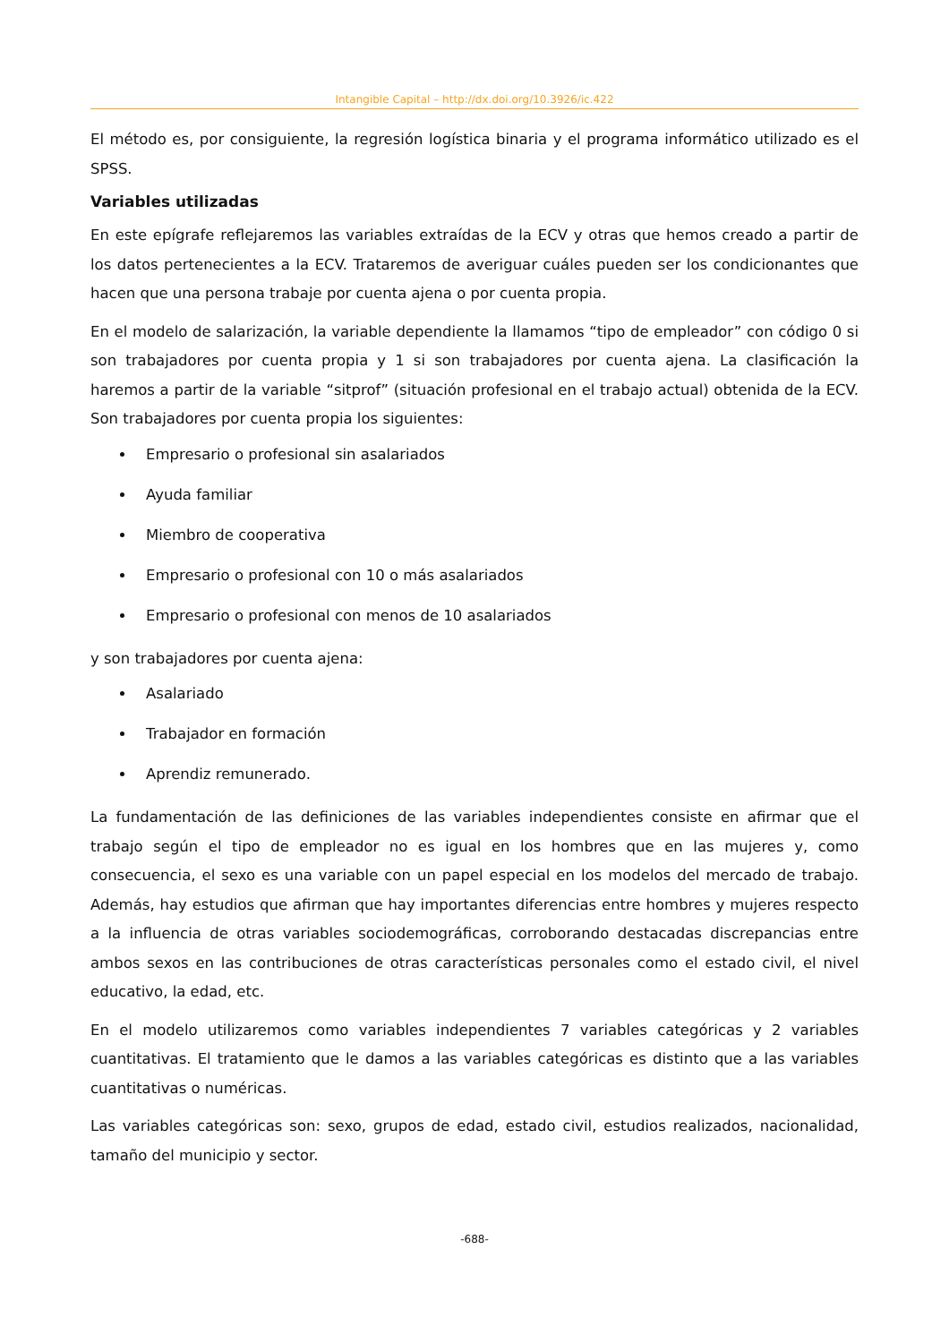Intangible Capital – http://dx.doi.org/10.3926/ic.422
El método es, por consiguiente, la regresión logística binaria y el programa informático utilizado es el SPSS.
Variables utilizadas
En este epígrafe reflejaremos las variables extraídas de la ECV y otras que hemos creado a partir de los datos pertenecientes a la ECV. Trataremos de averiguar cuáles pueden ser los condicionantes que hacen que una persona trabaje por cuenta ajena o por cuenta propia.
En el modelo de salarización, la variable dependiente la llamamos “tipo de empleador” con código 0 si son trabajadores por cuenta propia y 1 si son trabajadores por cuenta ajena. La clasificación la haremos a partir de la variable “sitprof” (situación profesional en el trabajo actual) obtenida de la ECV. Son trabajadores por cuenta propia los siguientes:
Empresario o profesional sin asalariados
Ayuda familiar
Miembro de cooperativa
Empresario o profesional con 10 o más asalariados
Empresario o profesional con menos de 10 asalariados
y son trabajadores por cuenta ajena:
Asalariado
Trabajador en formación
Aprendiz remunerado.
La fundamentación de las definiciones de las variables independientes consiste en afirmar que el trabajo según el tipo de empleador no es igual en los hombres que en las mujeres y, como consecuencia, el sexo es una variable con un papel especial en los modelos del mercado de trabajo. Además, hay estudios que afirman que hay importantes diferencias entre hombres y mujeres respecto a la influencia de otras variables sociodemográficas, corroborando destacadas discrepancias entre ambos sexos en las contribuciones de otras características personales como el estado civil, el nivel educativo, la edad, etc.
En el modelo utilizaremos como variables independientes 7 variables categóricas y 2 variables cuantitativas. El tratamiento que le damos a las variables categóricas es distinto que a las variables cuantitativas o numéricas.
Las variables categóricas son: sexo, grupos de edad, estado civil, estudios realizados, nacionalidad, tamaño del municipio y sector.
-688-